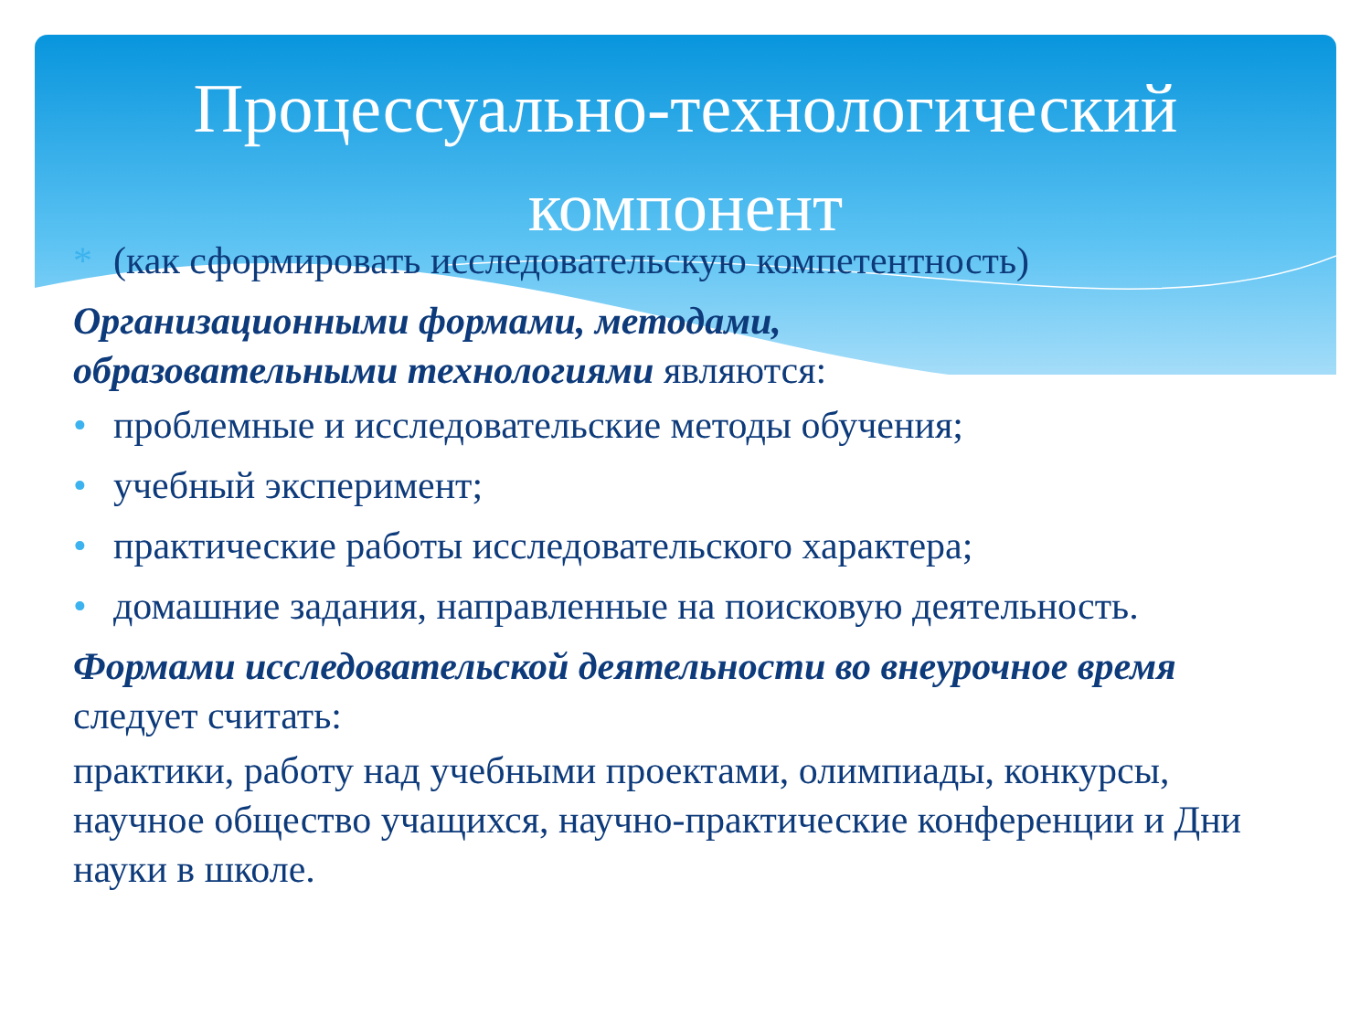Процессуально-технологический
компонент
* (как сформировать исследовательскую компетентность)
Организационными формами, методами,
образовательными технологиями являются:
• проблемные и исследовательские методы обучения;
• учебный эксперимент;
• практические работы исследовательского характера;
• домашние задания, направленные на поисковую деятельность.
Формами исследовательской деятельности во внеурочное время следует считать:
практики, работу над учебными проектами, олимпиады, конкурсы, научное общество учащихся, научно-практические конференции и Дни науки в школе.